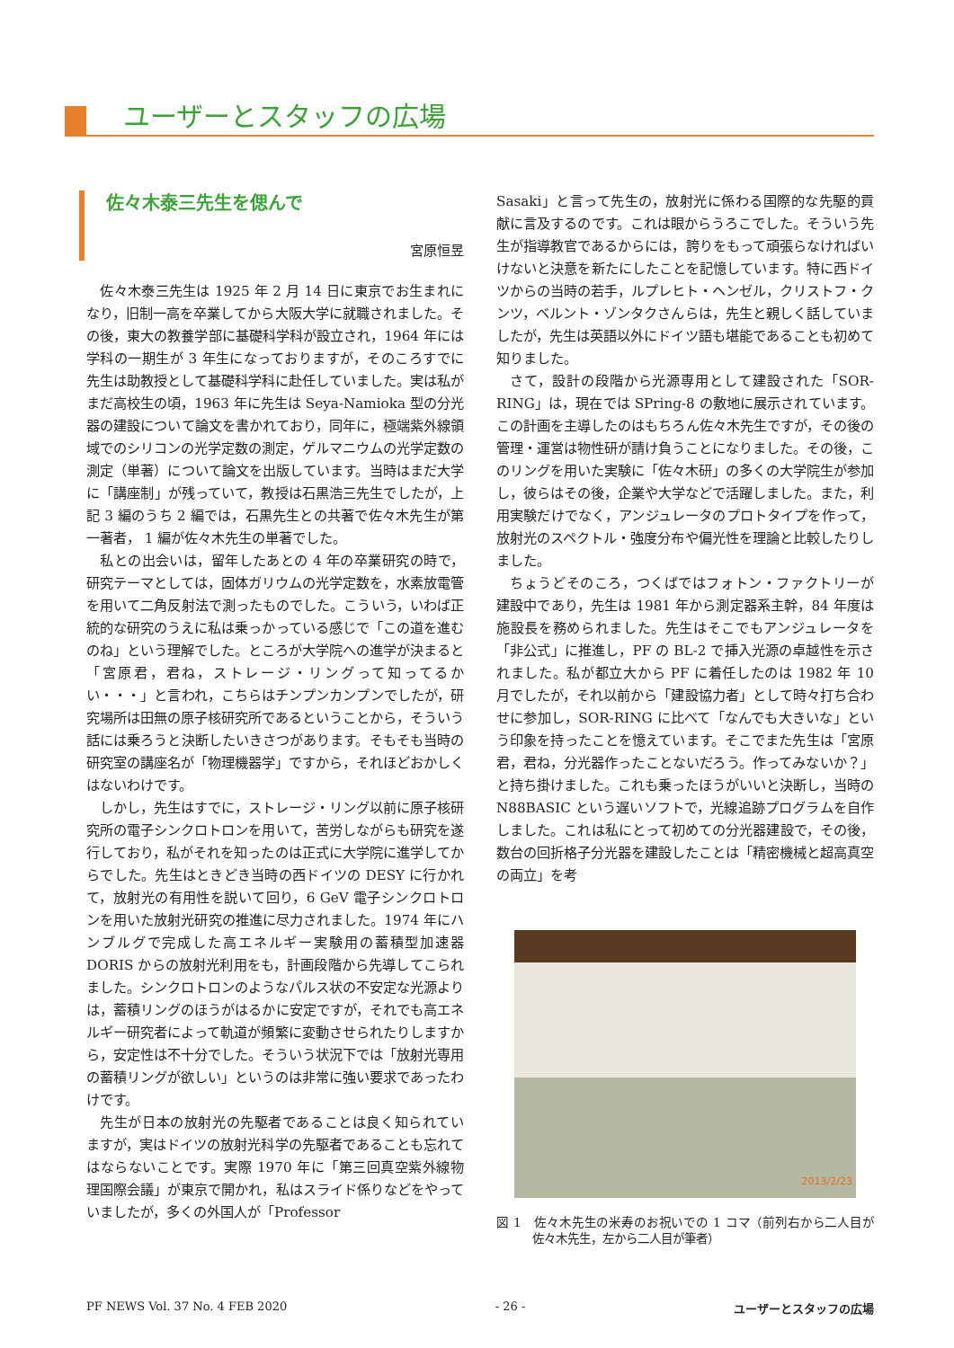ユーザーとスタッフの広場
佐々木泰三先生を偲んで
宮原恒昱
佐々木泰三先生は 1925 年 2 月 14 日に東京でお生まれになり，旧制一高を卒業してから大阪大学に就職されました。その後，東大の教養学部に基礎科学科が設立され，1964 年には学科の一期生が 3 年生になっておりますが，そのころすでに先生は助教授として基礎科学科に赴任していました。実は私がまだ高校生の頃，1963 年に先生は Seya-Namioka 型の分光器の建設について論文を書かれており，同年に，極端紫外線領域でのシリコンの光学定数の測定，ゲルマニウムの光学定数の測定（単著）について論文を出版しています。当時はまだ大学に「講座制」が残っていて，教授は石黒浩三先生でしたが，上記 3 編のうち 2 編では，石黒先生との共著で佐々木先生が第一著者， 1 編が佐々木先生の単著でした。
私との出会いは，留年したあとの 4 年の卒業研究の時で，研究テーマとしては，固体ガリウムの光学定数を，水素放電管を用いて二角反射法で測ったものでした。こういう，いわば正統的な研究のうえに私は乗っかっている感じで「この道を進むのね」という理解でした。ところが大学院への進学が決まると「宮原君，君ね，ストレージ・リングって知ってるかい・・・」と言われ，こちらはチンプンカンプンでしたが，研究場所は田無の原子核研究所であるということから，そういう話には乗ろうと決断したいきさつがあります。そもそも当時の研究室の講座名が「物理機器学」ですから，それほどおかしくはないわけです。
しかし，先生はすでに，ストレージ・リング以前に原子核研究所の電子シンクロトロンを用いて，苦労しながらも研究を遂行しており，私がそれを知ったのは正式に大学院に進学してからでした。先生はときどき当時の西ドイツの DESY に行かれて，放射光の有用性を説いて回り，6 GeV 電子シンクロトロンを用いた放射光研究の推進に尽力されました。1974 年にハンブルグで完成した高エネルギー実験用の蓄積型加速器 DORIS からの放射光利用をも，計画段階から先導してこられました。シンクロトロンのようなパルス状の不安定な光源よりは，蓄積リングのほうがはるかに安定ですが，それでも高エネルギー研究者によって軌道が頻繁に変動させられたりしますから，安定性は不十分でした。そういう状況下では「放射光専用の蓄積リングが欲しい」というのは非常に強い要求であったわけです。
先生が日本の放射光の先駆者であることは良く知られていますが，実はドイツの放射光科学の先駆者であることも忘れてはならないことです。実際 1970 年に「第三回真空紫外線物理国際会議」が東京で開かれ，私はスライド係りなどをやっていましたが，多くの外国人が「Professor
Sasaki」と言って先生の，放射光に係わる国際的な先駆的貢献に言及するのです。これは眼からうろこでした。そういう先生が指導教官であるからには，誇りをもって頑張らなければいけないと決意を新たにしたことを記憶しています。特に西ドイツからの当時の若手，ルプレヒト・ヘンゼル，クリストフ・クンツ，ベルント・ゾンタクさんらは，先生と親しく話していましたが，先生は英語以外にドイツ語も堪能であることも初めて知りました。
さて，設計の段階から光源専用として建設された「SOR-RING」は，現在では SPring-8 の敷地に展示されています。この計画を主導したのはもちろん佐々木先生ですが，その後の管理・運営は物性研が請け負うことになりました。その後，このリングを用いた実験に「佐々木研」の多くの大学院生が参加し，彼らはその後，企業や大学などで活躍しました。また，利用実験だけでなく，アンジュレータのプロトタイプを作って，放射光のスペクトル・強度分布や偏光性を理論と比較したりしました。
ちょうどそのころ，つくばではフォトン・ファクトリーが建設中であり，先生は 1981 年から測定器系主幹，84 年度は施設長を務められました。先生はそこでもアンジュレータを「非公式」に推進し，PF の BL-2 で挿入光源の卓越性を示されました。私が都立大から PF に着任したのは 1982 年 10 月でしたが，それ以前から「建設協力者」として時々打ち合わせに参加し，SOR-RING に比べて「なんでも大きいな」という印象を持ったことを憶えています。そこでまた先生は「宮原君，君ね，分光器作ったことないだろう。作ってみないか？」と持ち掛けました。これも乗ったほうがいいと決断し，当時の N88BASIC という遅いソフトで，光線追跡プログラムを自作しました。これは私にとって初めての分光器建設で，その後，数台の回折格子分光器を建設したことは「精密機械と超高真空の両立」を考
2013/2/23
図 1　佐々木先生の米寿のお祝いでの 1 コマ（前列右から二人目が佐々木先生，左から二人目が筆者）
PF NEWS Vol. 37 No. 4 FEB 2020 - 26 - ユーザーとスタッフの広場